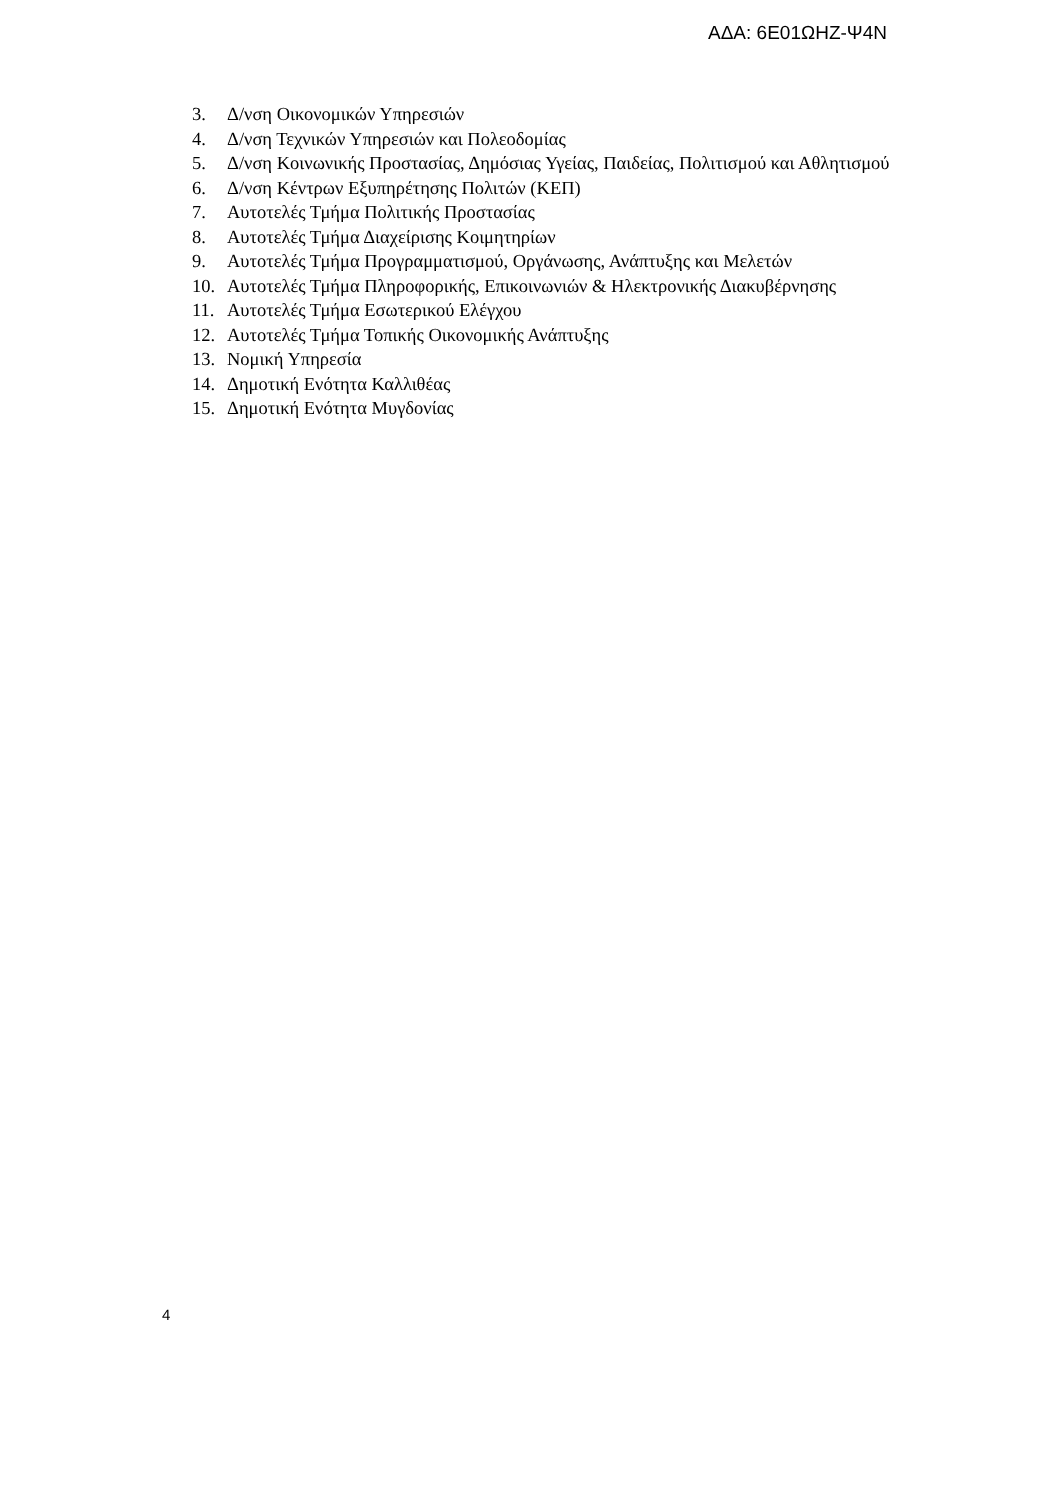ΑΔΑ: 6Ε01ΩΗΖ-Ψ4Ν
3. Δ/νση Οικονομικών Υπηρεσιών
4. Δ/νση Τεχνικών Υπηρεσιών και Πολεοδομίας
5. Δ/νση Κοινωνικής Προστασίας, Δημόσιας Υγείας, Παιδείας, Πολιτισμού και Αθλητισμού
6. Δ/νση Κέντρων Εξυπηρέτησης Πολιτών (ΚΕΠ)
7. Αυτοτελές Τμήμα Πολιτικής Προστασίας
8. Αυτοτελές Τμήμα Διαχείρισης Κοιμητηρίων
9. Αυτοτελές Τμήμα Προγραμματισμού, Οργάνωσης, Ανάπτυξης και Μελετών
10. Αυτοτελές Τμήμα Πληροφορικής, Επικοινωνιών & Ηλεκτρονικής Διακυβέρνησης
11. Αυτοτελές Τμήμα Εσωτερικού Ελέγχου
12. Αυτοτελές Τμήμα Τοπικής Οικονομικής Ανάπτυξης
13. Νομική Υπηρεσία
14. Δημοτική Ενότητα Καλλιθέας
15. Δημοτική Ενότητα Μυγδονίας
4